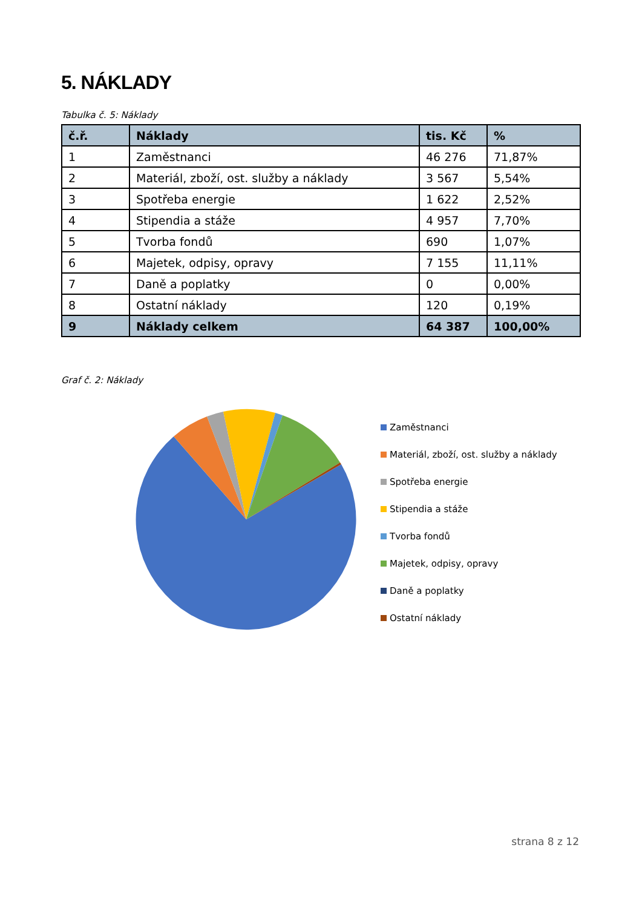5. NÁKLADY
Tabulka č. 5: Náklady
| č.ř. | Náklady | tis. Kč | % |
| --- | --- | --- | --- |
| 1 | Zaměstnanci | 46 276 | 71,87% |
| 2 | Materiál, zboží, ost. služby a náklady | 3 567 | 5,54% |
| 3 | Spotřeba energie | 1 622 | 2,52% |
| 4 | Stipendia a stáže | 4 957 | 7,70% |
| 5 | Tvorba fondů | 690 | 1,07% |
| 6 | Majetek, odpisy, opravy | 7 155 | 11,11% |
| 7 | Daně a poplatky | 0 | 0,00% |
| 8 | Ostatní náklady | 120 | 0,19% |
| 9 | Náklady celkem | 64 387 | 100,00% |
Graf č. 2: Náklady
Zaměstnanci
Materiál, zboží, ost. služby a náklady
Spotřeba energie
Stipendia a stáže
Tvorba fondů
Majetek, odpisy, opravy
Daně a poplatky
Ostatní náklady
strana 8 z 12